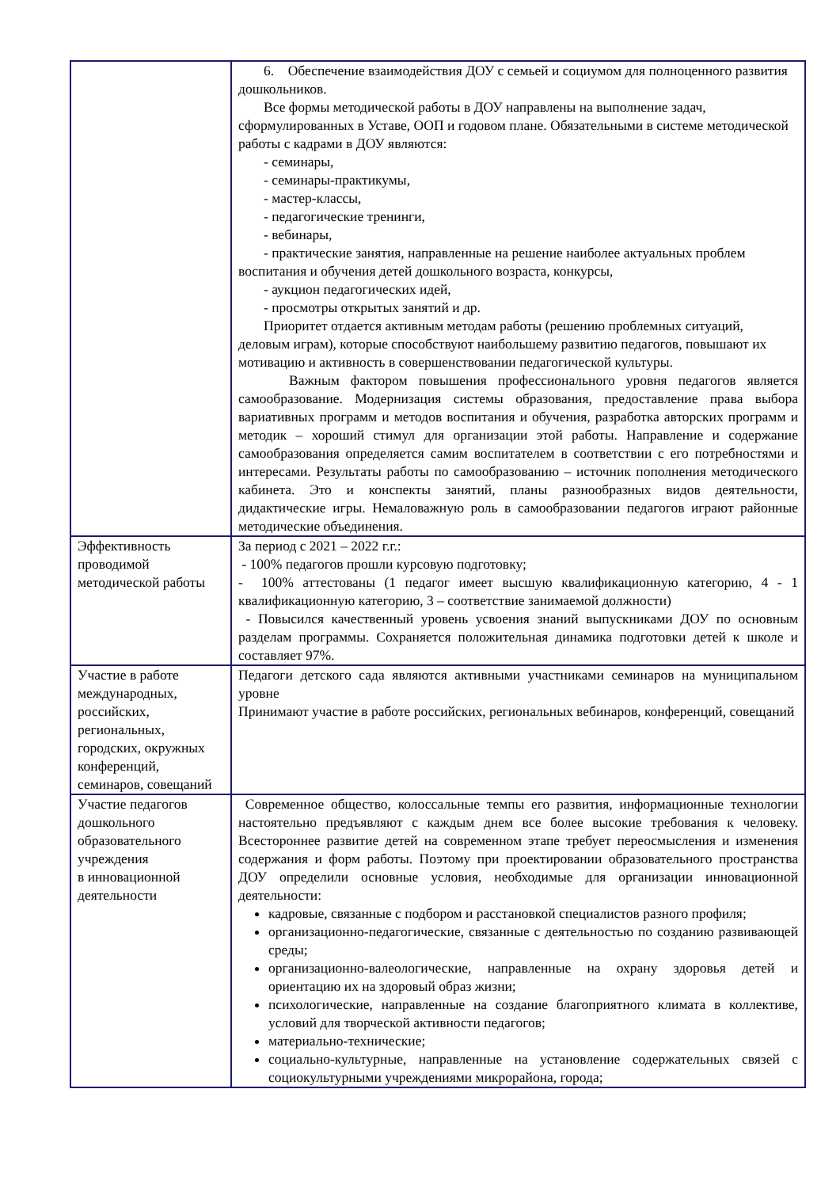| | 6. Обеспечение взаимодействия ДОУ с семьей и социумом для полноценного развития дошкольников. Все формы методической работы в ДОУ направлены на выполнение задач, сформулированных в Уставе, ООП и годовом плане. Обязательными в системе методической работы с кадрами в ДОУ являются: - семинары, - семинары-практикумы, - мастер-классы, - педагогические тренинги, - вебинары, - практические занятия, направленные на решение наиболее актуальных проблем воспитания и обучения детей дошкольного возраста, конкурсы, - аукцион педагогических идей, - просмотры открытых занятий и др. Приоритет отдается активным методам работы (решению проблемных ситуаций, деловым играм), которые способствуют наибольшему развитию педагогов, повышают их мотивацию и активность в совершенствовании педагогической культуры. Важным фактором повышения профессионального уровня педагогов является самообразование. Модернизация системы образования, предоставление права выбора вариативных программ и методов воспитания и обучения, разработка авторских программ и методик – хороший стимул для организации этой работы. Направление и содержание самообразования определяется самим воспитателем в соответствии с его потребностями и интересами. Результаты работы по самообразованию – источник пополнения методического кабинета. Это и конспекты занятий, планы разнообразных видов деятельности, дидактические игры. Немаловажную роль в самообразовании педагогов играют районные методические объединения. |
| Эффективность проводимой методической работы | За период с 2021 – 2022 г.г.: - 100% педагогов прошли курсовую подготовку; - 100% аттестованы (1 педагог имеет высшую квалификационную категорию, 4 - 1 квалификационную категорию, 3 – соответствие занимаемой должности) - Повысился качественный уровень усвоения знаний выпускниками ДОУ по основным разделам программы. Сохраняется положительная динамика подготовки детей к школе и составляет 97%. |
| Участие в работе международных, российских, региональных, городских, окружных конференций, семинаров, совещаний | Педагоги детского сада являются активными участниками семинаров на муниципальном уровне Принимают участие в работе российских, региональных вебинаров, конференций, совещаний |
| Участие педагогов дошкольного образовательного учреждения в инновационной деятельности | Современное общество, колоссальные темпы его развития, информационные технологии настоятельно предъявляют с каждым днем все более высокие требования к человеку. Всестороннее развитие детей на современном этапе требует переосмысления и изменения содержания и форм работы. Поэтому при проектировании образовательного пространства ДОУ определили основные условия, необходимые для организации инновационной деятельности: кадровые, связанные с подбором и расстановкой специалистов разного профиля; организационно-педагогические, связанные с деятельностью по созданию развивающей среды; организационно-валеологические, направленные на охрану здоровья детей и ориентацию их на здоровый образ жизни; психологические, направленные на создание благоприятного климата в коллективе, условий для творческой активности педагогов; материально-технические; социально-культурные, направленные на установление содержательных связей с социокультурными учреждениями микрорайона, города; |